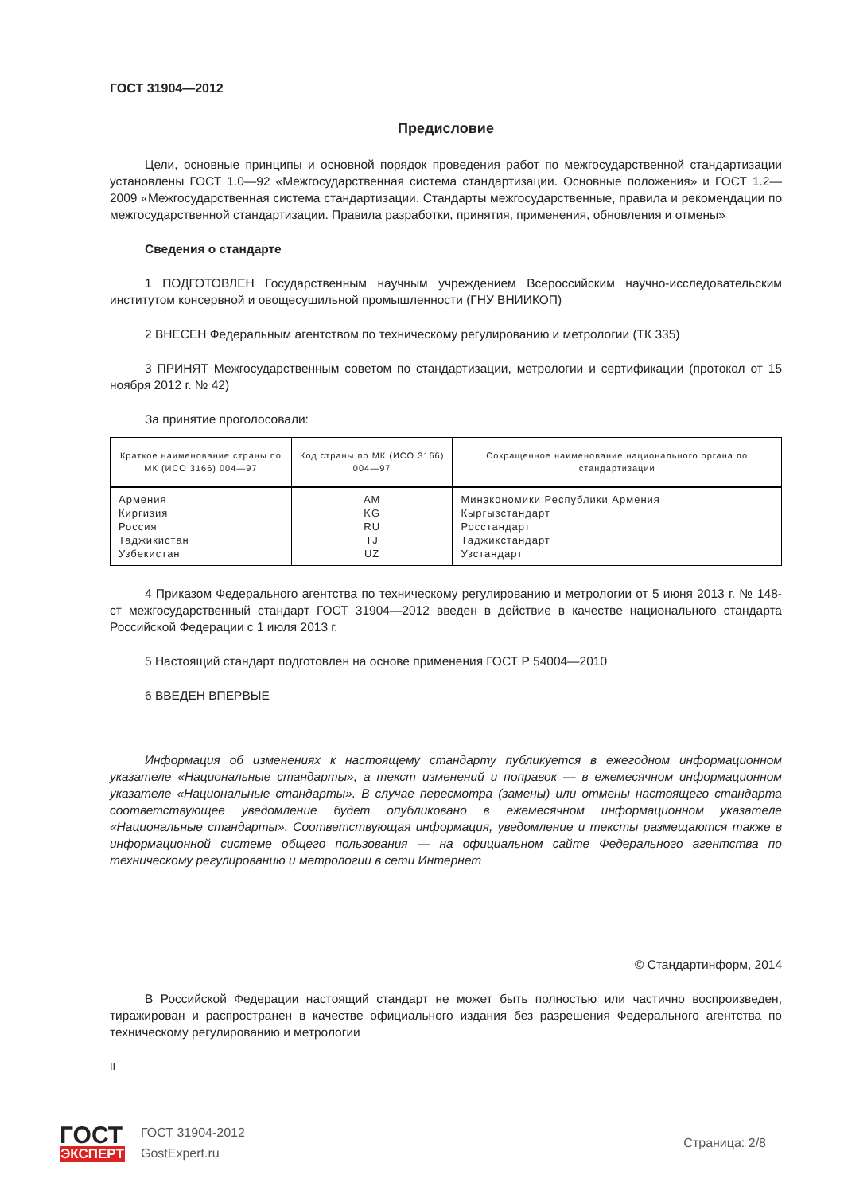ГОСТ 31904—2012
Предисловие
Цели, основные принципы и основной порядок проведения работ по межгосударственной стандартизации установлены ГОСТ 1.0—92 «Межгосударственная система стандартизации. Основные положения» и ГОСТ 1.2—2009 «Межгосударственная система стандартизации. Стандарты межгосударственные, правила и рекомендации по межгосударственной стандартизации. Правила разработки, принятия, применения, обновления и отмены»
Сведения о стандарте
1 ПОДГОТОВЛЕН Государственным научным учреждением Всероссийским научно-исследовательским институтом консервной и овощесушильной промышленности (ГНУ ВНИИКОП)
2 ВНЕСЕН Федеральным агентством по техническому регулированию и метрологии (ТК 335)
3 ПРИНЯТ Межгосударственным советом по стандартизации, метрологии и сертификации (протокол от 15 ноября 2012 г. № 42)
За принятие проголосовали:
| Краткое наименование страны по МК (ИСО 3166) 004—97 | Код страны по МК (ИСО 3166) 004—97 | Сокращенное наименование национального органа по стандартизации |
| --- | --- | --- |
| Армения Киргизия Россия Таджикистан Узбекистан | AM KG RU TJ UZ | Минэкономики Республики Армения Кыргызстандарт Росстандарт Таджикстандарт Узстандарт |
4 Приказом Федерального агентства по техническому регулированию и метрологии от 5 июня 2013 г. № 148-ст межгосударственный стандарт ГОСТ 31904—2012 введен в действие в качестве национального стандарта Российской Федерации с 1 июля 2013 г.
5 Настоящий стандарт подготовлен на основе применения ГОСТ Р 54004—2010
6 ВВЕДЕН ВПЕРВЫЕ
Информация об изменениях к настоящему стандарту публикуется в ежегодном информационном указателе «Национальные стандарты», а текст изменений и поправок — в ежемесячном информационном указателе «Национальные стандарты». В случае пересмотра (замены) или отмены настоящего стандарта соответствующее уведомление будет опубликовано в ежемесячном информационном указателе «Национальные стандарты». Соответствующая информация, уведомление и тексты размещаются также в информационной системе общего пользования — на официальном сайте Федерального агентства по техническому регулированию и метрологии в сети Интернет
© Стандартинформ, 2014
В Российской Федерации настоящий стандарт не может быть полностью или частично воспроизведен, тиражирован и распространен в качестве официального издания без разрешения Федерального агентства по техническому регулированию и метрологии
II
ГОСТ
ЭКСПЕРТ
ГОСТ 31904-2012
GostExpert.ru
Страница: 2/8